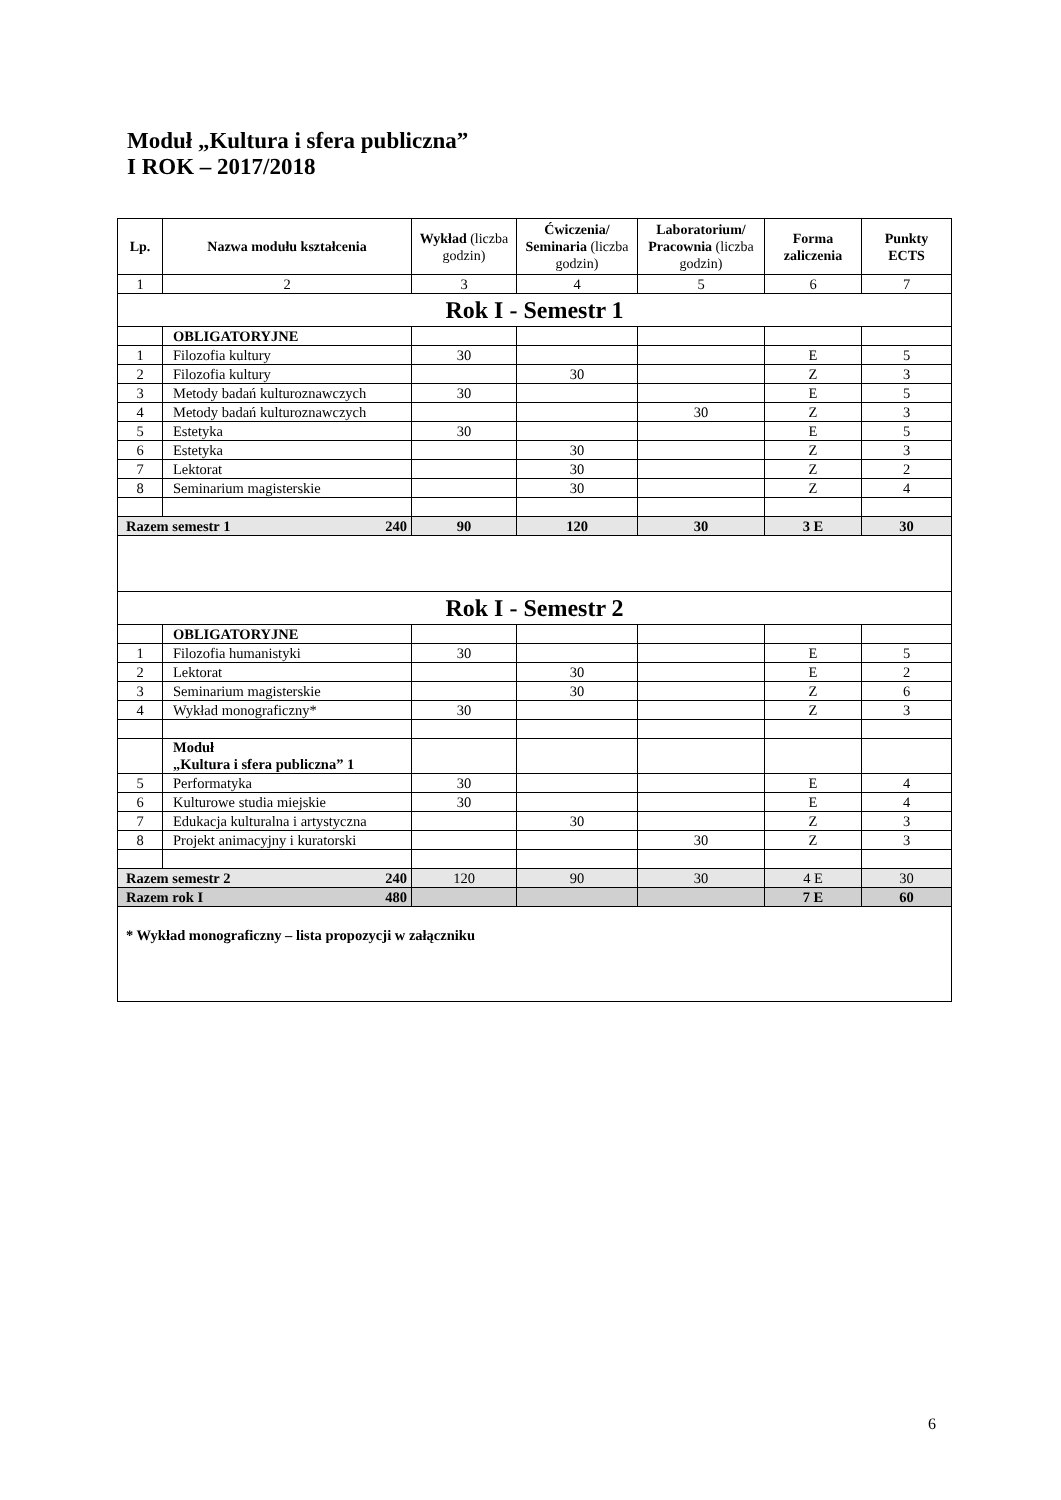Moduł „Kultura i sfera publiczna”
I ROK – 2017/2018
| Lp. | Nazwa modułu kształcenia | Wykład (liczba godzin) | Ćwiczenia/ Seminaria (liczba godzin) | Laboratorium/ Pracownia (liczba godzin) | Forma zaliczenia | Punkty ECTS |
| --- | --- | --- | --- | --- | --- | --- |
| 1 | 2 | 3 | 4 | 5 | 6 | 7 |
| Rok I - Semestr 1 | | | | | | |
| | OBLIGATORYJNE | | | | | |
| 1 | Filozofia kultury | 30 | | | E | 5 |
| 2 | Filozofia kultury | | 30 | | Z | 3 |
| 3 | Metody badań kulturoznawczych | 30 | | | E | 5 |
| 4 | Metody badań kulturoznawczych | | | 30 | Z | 3 |
| 5 | Estetyka | 30 | | | E | 5 |
| 6 | Estetyka | | 30 | | Z | 3 |
| 7 | Lektorat | | 30 | | Z | 2 |
| 8 | Seminarium magisterskie | | 30 | | Z | 4 |
| Razem semestr 1 240 | | 90 | 120 | 30 | 3 E | 30 |
| Rok I - Semestr 2 | | | | | | |
| | OBLIGATORYJNE | | | | | |
| 1 | Filozofia humanistyki | 30 | | | E | 5 |
| 2 | Lektorat | | 30 | | E | 2 |
| 3 | Seminarium magisterskie | | 30 | | Z | 6 |
| 4 | Wykład monograficzny* | 30 | | | Z | 3 |
| | Moduł „Kultura i sfera publiczna” 1 | | | | | |
| 5 | Performatyka | 30 | | | E | 4 |
| 6 | Kulturowe studia miejskie | 30 | | | E | 4 |
| 7 | Edukacja kulturalna i artystyczna | | 30 | | Z | 3 |
| 8 | Projekt animacyjny i kuratorski | | | 30 | Z | 3 |
| Razem semestr 2 240 | | 120 | 90 | 30 | 4 E | 30 |
| Razem rok I 480 | | | | | 7 E | 60 |
| * Wykład monograficzny – lista propozycji w załączniku | | | | | | |
6